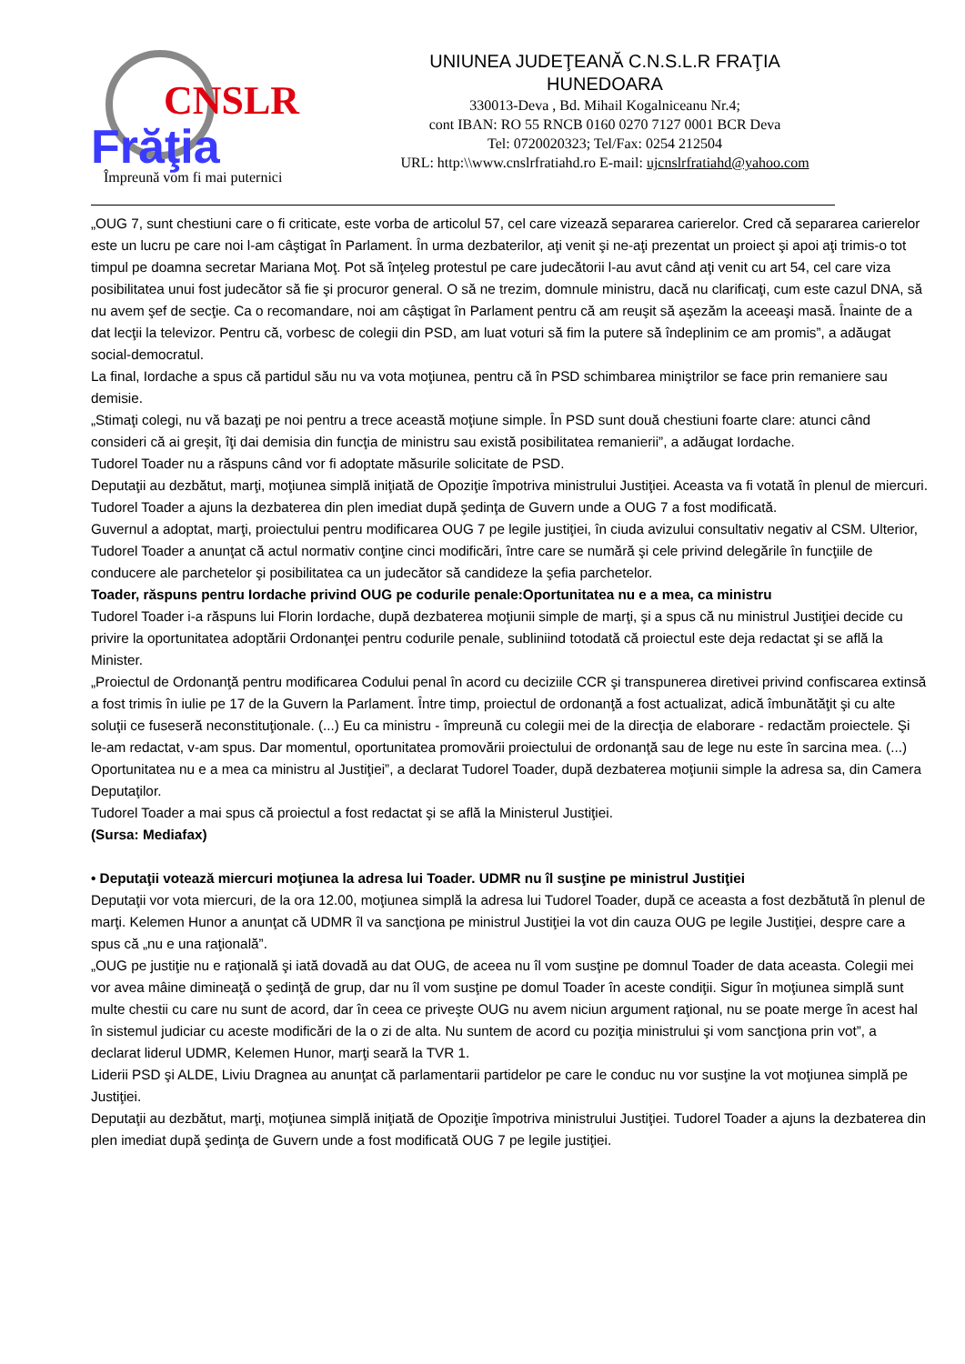CNSLR
Frăţia
Împreună vom fi mai puternici
UNIUNEA JUDEŢEANĂ C.N.S.L.R FRAŢIA
HUNEDOARA
330013-Deva , Bd. Mihail Kogalniceanu Nr.4;
cont IBAN: RO 55 RNCB 0160 0270 7127 0001 BCR Deva
Tel: 0720020323; Tel/Fax: 0254 212504
URL: http:\\www.cnslrfratiahd.ro E-mail: ujcnslrfratiahd@yahoo.com
„OUG 7, sunt chestiuni care o fi criticate, este vorba de articolul 57, cel care vizează separarea carierelor. Cred că separarea carierelor este un lucru pe care noi l-am câştigat în Parlament. În urma dezbaterilor, aţi venit şi ne-aţi prezentat un proiect şi apoi aţi trimis-o tot timpul pe doamna secretar Mariana Moţ. Pot să înţeleg protestul pe care judecătorii l-au avut când aţi venit cu art 54, cel care viza posibilitatea unui fost judecător să fie şi procuror general. O să ne trezim, domnule ministru, dacă nu clarificaţi, cum este cazul DNA, să nu avem şef de secţie. Ca o recomandare, noi am câştigat în Parlament pentru că am reuşit să aşezăm la aceeaşi masă. Înainte de a dat lecţii la televizor. Pentru că, vorbesc de colegii din PSD, am luat voturi să fim la putere să îndeplinim ce am promis”, a adăugat social-democratul.
La final, Iordache a spus că partidul său nu va vota moţiunea, pentru că în PSD schimbarea miniştrilor se face prin remaniere sau demisie.
„Stimaţi colegi, nu vă bazaţi pe noi pentru a trece această moţiune simple. În PSD sunt două chestiuni foarte clare: atunci când consideri că ai greşit, îţi dai demisia din funcţia de ministru sau există posibilitatea remanierii”, a adăugat Iordache.
Tudorel Toader nu a răspuns când vor fi adoptate măsurile solicitate de PSD.
Deputaţii au dezbătut, marţi, moţiunea simplă iniţiată de Opoziţie împotriva ministrului Justiţiei. Aceasta va fi votată în plenul de miercuri. Tudorel Toader a ajuns la dezbaterea din plen imediat după şedinţa de Guvern unde a OUG 7 a fost modificată.
Guvernul a adoptat, marţi, proiectului pentru modificarea OUG 7 pe legile justiţiei, în ciuda avizului consultativ negativ al CSM. Ulterior, Tudorel Toader a anunţat că actul normativ conţine cinci modificări, între care se numără şi cele privind delegările în funcţiile de conducere ale parchetelor şi posibilitatea ca un judecător să candideze la şefia parchetelor.
Toader, răspuns pentru Iordache privind OUG pe codurile penale:Oportunitatea nu e a mea, ca ministru
Tudorel Toader i-a răspuns lui Florin Iordache, după dezbaterea moţiunii simple de marţi, şi a spus că nu ministrul Justiţiei decide cu privire la oportunitatea adoptării Ordonanţei pentru codurile penale, subliniind totodată că proiectul este deja redactat şi se află la Minister.
„Proiectul de Ordonanţă pentru modificarea Codului penal în acord cu deciziile CCR şi transpunerea diretivei privind confiscarea extinsă a fost trimis în iulie pe 17 de la Guvern la Parlament. Între timp, proiectul de ordonanţă a fost actualizat, adică îmbunătăţit şi cu alte soluţii ce fuseseră neconstituţionale. (...) Eu ca ministru - împreună cu colegii mei de la direcţia de elaborare - redactăm proiectele. Şi le-am redactat, v-am spus. Dar momentul, oportunitatea promovării proiectului de ordonanţă sau de lege nu este în sarcina mea. (...) Oportunitatea nu e a mea ca ministru al Justiţiei”, a declarat Tudorel Toader, după dezbaterea moţiunii simple la adresa sa, din Camera Deputaţilor.
Tudorel Toader a mai spus că proiectul a fost redactat şi se află la Ministerul Justiţiei.
(Sursa: Mediafax)
• Deputaţii votează miercuri moţiunea la adresa lui Toader. UDMR nu îl susţine pe ministrul Justiţiei
Deputaţii vor vota miercuri, de la ora 12.00, moţiunea simplă la adresa lui Tudorel Toader, după ce aceasta a fost dezbătută în plenul de marţi. Kelemen Hunor a anunţat că UDMR îl va sancţiona pe ministrul Justiţiei la vot din cauza OUG pe legile Justiţiei, despre care a spus că „nu e una raţională”.
„OUG pe justiţie nu e raţională şi iată dovadă au dat OUG, de aceea nu îl vom susţine pe domnul Toader de data aceasta. Colegii mei vor avea mâine dimineaţă o şedinţă de grup, dar nu îl vom susţine pe domul Toader în aceste condiţii. Sigur în moţiunea simplă sunt multe chestii cu care nu sunt de acord, dar în ceea ce priveşte OUG nu avem niciun argument raţional, nu se poate merge în acest hal în sistemul judiciar cu aceste modificări de la o zi de alta. Nu suntem de acord cu poziţia ministrului şi vom sancţiona prin vot”, a declarat liderul UDMR, Kelemen Hunor, marţi seară la TVR 1.
Liderii PSD şi ALDE, Liviu Dragnea au anunţat că parlamentarii partidelor pe care le conduc nu vor susţine la vot moţiunea simplă pe Justiţiei.
Deputaţii au dezbătut, marţi, moţiunea simplă iniţiată de Opoziţie împotriva ministrului Justiţiei. Tudorel Toader a ajuns la dezbaterea din plen imediat după şedinţa de Guvern unde a fost modificată OUG 7 pe legile justiţiei.